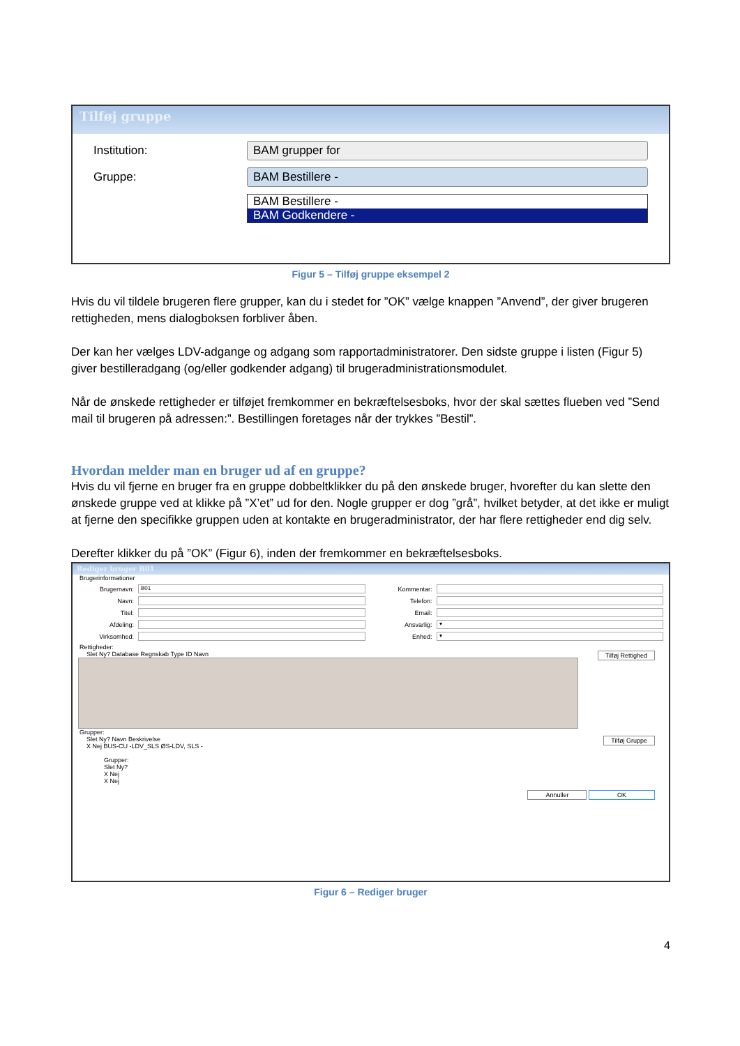Tilføj gruppe
Institution: BAM grupper for
Gruppe: BAM Bestillere -
BAM Bestillere -
BAM Godkendere -
Figur 5 – Tilføj gruppe eksempel 2
Hvis du vil tildele brugeren flere grupper, kan du i stedet for ”OK” vælge knappen ”Anvend”, der giver brugeren rettigheden, mens dialogboksen forbliver åben.
Der kan her vælges LDV-adgange og adgang som rapportadministratorer. Den sidste gruppe i listen (Figur 5) giver bestilleradgang (og/eller godkender adgang) til brugeradministrationsmodulet.
Når de ønskede rettigheder er tilføjet fremkommer en bekræftelsesboks, hvor der skal sættes flueben ved ”Send mail til brugeren på adressen:”. Bestillingen foretages når der trykkes ”Bestil”.
Hvordan melder man en bruger ud af en gruppe?
Hvis du vil fjerne en bruger fra en gruppe dobbeltklikker du på den ønskede bruger, hvorefter du kan slette den ønskede gruppe ved at klikke på ”X’et” ud for den. Nogle grupper er dog ”grå”, hvilket betyder, at det ikke er muligt at fjerne den specifikke gruppen uden at kontakte en brugeradministrator, der har flere rettigheder end dig selv.
Derefter klikker du på ”OK” (Figur 6), inden der fremkommer en bekræftelsesboks.
Rediger bruger B01
Brugerinformationer
Brugernavn:
B01
Navn:
Titel:
Afdeling:
Virksomhed:
Kommentar:
Telefon:
Email:
Ansvarlig:
▾
Enhed:
▾
Rettigheder:
Slet Ny? Database Regnskab Type ID Navn Tilføj Rettighed
Grupper:
Slet Ny? Navn Beskrivelse Tilføj Gruppe
X Nej BUS-CU -LDV_SLS ØS-LDV, SLS -
Grupper:
Slet Ny?
X Nej
X Nej
Annuller OK
Figur 6 – Rediger bruger
4